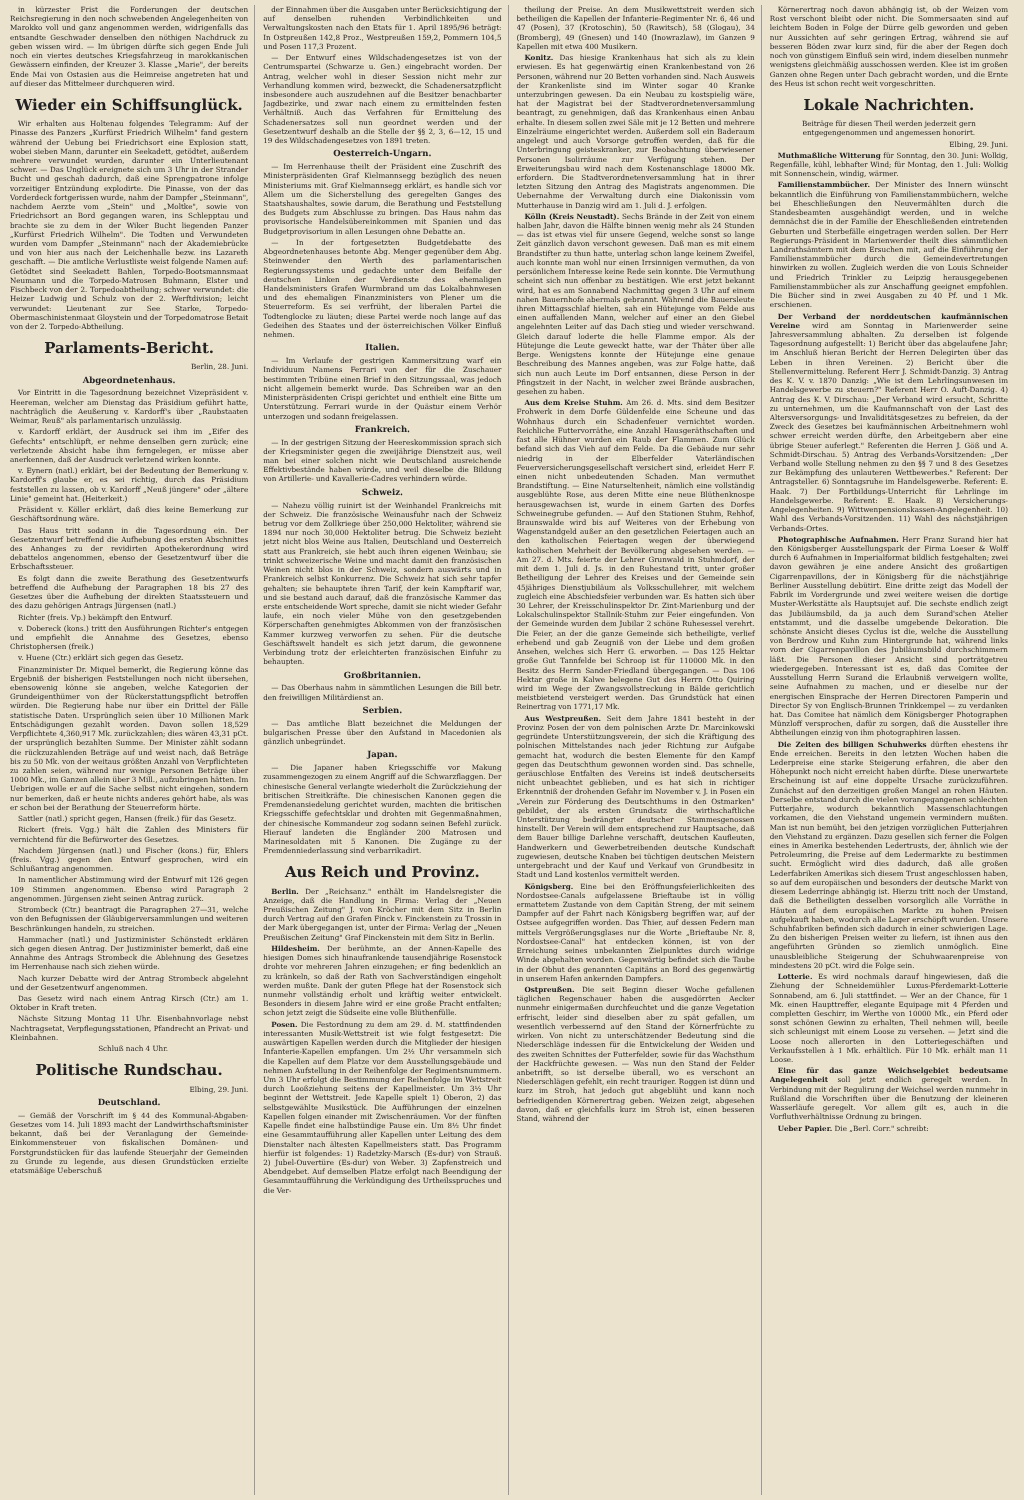in kürzester Frist die Forderungen der deutschen Reichsregierung in den noch schwebenden Angelegenheiten von Marokko voll und ganz angenommen werden, widrigenfalls das entsandte Geschwader denselben den nöthigen Nachdruck zu geben wissen wird. — Im übrigen dürfte sich gegen Ende Juli noch ein viertes deutsches Kriegsfahrzeug in marokkanischen Gewässern einfinden, der Kreuzer 3. Klasse „Marie", der bereits Ende Mai von Ostasien aus die Heimreise angetreten hat und auf dieser das Mittelmeer durchqueren wird.
Wieder ein Schiffsunglück.
Wir erhalten aus Holtenau folgendes Telegramm: Auf der Pinasse des Panzers „Kurfürst Friedrich Wilhelm" fand gestern während der Uebung bei Friedrichsort eine Explosion statt, wobei sieben Mann, darunter ein Seekadett, getödtet, außerdem mehrere verwundet wurden, darunter ein Unterlieutenant schwer. — Das Unglück ereignete sich um 3 Uhr in der Strander Bucht und geschah dadurch, daß eine Sprengpatrone infolge vorzeitiger Entzündung explodirte. Die Pinasse, von der das Vorderdeck fortgerissen wurde, nahm der Dampfer „Steinmann", nachdem Aerzte vom „Stein" und „Moltke", sowie von Friedrichsort an Bord gegangen waren, ins Schlepptau und brachte sie zu dem in der Wiker Bucht liegenden Panzer „Kurfürst Friedrich Wilhelm". Die Todten und Verwundeten wurden vom Dampfer „Steinmann" nach der Akademiebrücke und von hier aus nach der Leichenhalle bezw. ins Lazareth geschafft. — Die amtliche Verlustliste weist folgende Namen auf: Getödtet sind Seekadett Bahlen, Torpedo-Bootsmannsmaat Neumann und die Torpedo-Matrosen Buhmann, Elster und Fischbeck von der 2. Torpedoabtheilung; schwer verwundet: die Heizer Ludwig und Schulz von der 2. Werftdivision; leicht verwundet: Lieutenant zur See Starke, Torpedo-Obermaschinistenmaat Gloystein und der Torpedomatrose Betait von der 2. Torpedo-Abtheilung.
Parlaments-Bericht.
Berlin, 28. Juni.
Abgeordnetenhaus.
Vor Eintritt in die Tagesordnung bezeichnet Vizepräsident v. Heereman, welcher am Dienstag das Präsidium geführt hatte, nachträglich die Aeußerung v. Kardorff's über „Raubstaaten Weimar, Reuß" als parlamentarisch unzulässig.
v. Kardorff erklärt, der Ausdruck sei ihm im „Eifer des Gefechts" entschlüpft, er nehme denselben gern zurück; eine verletzende Absicht habe ihm ferngelegen, er müsse aber anerkennen, daß der Ausdruck verletzend wirken konnte.
v. Eynern (natl.) erklärt, bei der Bedeutung der Bemerkung v. Kardorff's glaube er, es sei richtig, durch das Präsidium feststellen zu lassen, ob v. Kardorff „Neuß jüngere" oder „ältere Linie" gemeint hat. (Heiterkeit.)
Präsident v. Köller erklärt, daß dies keine Bemerkung zur Geschäftsordnung wäre.
Das Haus tritt sodann in die Tagesordnung ein. Der Gesetzentwurf betreffend die Aufhebung des ersten Abschnittes des Anhanges zu der revidirten Apothekerordnung wird debattelos angenommen, ebenso der Gesetzentwurf über die Erbschaftssteuer.
Es folgt dann die zweite Berathung des Gesetzentwurfs betreffend die Aufhebung der Paragraphen 18 bis 27 des Gesetzes über die Aufhebung der direkten Staatssteuern und des dazu gehörigen Antrags Jürgensen (natl.)
Richter (freis. Vp.) bekämpft den Entwurf.
v. Dobereck (kons.) tritt den Ausführungen Richter's entgegen und empfiehlt die Annahme des Gesetzes, ebenso Christophersen (freik.)
v. Huene (Ctr.) erklärt sich gegen das Gesetz.
Finanzminister Dr. Miquel bemerkt, die Regierung könne das Ergebniß der bisherigen Feststellungen noch nicht übersehen, ebensowenig könne sie angeben, welche Kategorien der Grundeigenthümer von der Rückerstattungspflicht betroffen würden. Die Regierung habe nur über ein Drittel der Fälle statistische Daten. Ursprünglich seien über 10 Millionen Mark Entschädigungen gezahlt worden. Davon sollen 18,529 Verpflichtete 4,360,917 Mk. zurückzahlen; dies wären 43,31 pCt. der ursprünglich bezahlten Summe. Der Minister zählt sodann die rückzuzahlenden Beträge auf und weist nach, daß Beträge bis zu 50 Mk. von der weitaus größten Anzahl von Verpflichteten zu zahlen seien, während nur wenige Personen Beträge über 1000 Mk., im Ganzen allein über 3 Mill., aufzubringen hätten. Im Uebrigen wolle er auf die Sache selbst nicht eingehen, sondern nur bemerken, daß er heute nichts anderes gehört habe, als was er schon bei der Berathung der Steuerreform hörte.
Sattler (natl.) spricht gegen, Hansen (freik.) für das Gesetz.
Rickert (freis. Vgg.) hält die Zahlen des Ministers für vernichtend für die Befürworter des Gesetzes.
Nachdem Jürgensen (natl.) und Fischer (kons.) für, Ehlers (freis. Vgg.) gegen den Entwurf gesprochen, wird ein Schlußantrag angenommen.
In namentlicher Abstimmung wird der Entwurf mit 126 gegen 109 Stimmen angenommen. Ebenso wird Paragraph 2 angenommen. Jürgensen zieht seinen Antrag zurück.
Strombeck (Ctr.) beantragt die Paragraphen 27—31, welche von den Befugnissen der Gläubigerversammlungen und weiteren Beschränkungen handeln, zu streichen.
Hammacher (natl.) und Justizminister Schönstedt erklären sich gegen diesen Antrag. Der Justizminister bemerkt, daß eine Annahme des Antrags Strombeck die Ablehnung des Gesetzes im Herrenhause nach sich ziehen würde.
Nach kurzer Debatte wird der Antrag Strombeck abgelehnt und der Gesetzentwurf angenommen.
Das Gesetz wird nach einem Antrag Kirsch (Ctr.) am 1. Oktober in Kraft treten.
Nächste Sitzung Montag 11 Uhr. Eisenbahnvorlage nebst Nachtragsetat, Verpflegungsstationen, Pfandrecht an Privat- und Kleinbahnen.
Schluß nach 4 Uhr.
Politische Rundschau.
Elbing, 29. Juni.
Deutschland.
— Gemäß der Vorschrift im § 44 des Kommunal-Abgaben-Gesetzes vom 14. Juli 1893 macht der Landwirthschaftsminister bekannt, daß bei der Veranlagung der Gemeinde-Einkommensteuer von fiskalischen Domänen- und Forstgrundstücken für das laufende Steuerjahr der Gemeinden zu Grunde zu legende, aus diesen Grundstücken erzielte etatsmäßige Ueberschuß
der Einnahmen über die Ausgaben unter Berücksichtigung der auf denselben ruhenden Verbindlichkeiten und Verwaltungskosten nach den Etats für 1. April 1895/96 beträgt: In Ostpreußen 142,8 Proz., Westpreußen 159,2, Pommern 104,5 und Posen 117,3 Prozent.
— Der Entwurf eines Wildschadengesetzes ist von der Centrumspartei (Schwarze u. Gen.) eingebracht worden. Der Antrag, welcher wohl in dieser Session nicht mehr zur Verhandlung kommen wird, bezweckt, die Schadenersatzpflicht insbesondere auch auszudehnen auf die Besitzer benachbarter Jagdbezirke, und zwar nach einem zu ermittelnden festen Verhältniß. Auch das Verfahren für Ermittelung des Schadenersatzes soll nun geordnet werden und der Gesetzentwurf deshalb an die Stelle der §§ 2, 3, 6—12, 15 und 19 des Wildschadengesetzes von 1891 treten.
Oesterreich-Ungarn.
— Im Herrenhause theilt der Präsident eine Zuschrift des Ministerpräsidenten Graf Kielmannsegg bezüglich des neuen Ministeriums mit. Graf Kielmannsegg erklärt, es handle sich vor Allem um die Sicherstellung des geregelten Ganges des Staatshaushaltes, sowie darum, die Berathung und Feststellung des Budgets zum Abschlusse zu bringen. Das Haus nahm das provisorische Handelsübereinkommen mit Spanien und das Budgetprovisorium in allen Lesungen ohne Debatte an.
— In der fortgesetzten Budgetdebatte des Abgeordnetenhauses betonte Abg. Menger gegenüber dem Abg. Steinwender den Werth des parlamentarischen Regierungssystems und gedachte unter dem Beifalle der deutschen Linken der Verdienste des ehemaligen Handelsministers Grafen Wurmbrand um das Lokalbahnwesen und des ehemaligen Finanzministers von Plener um die Steuerreform. Es sei verfrüht, der liberalen Partei die Todtenglocke zu läuten; diese Partei werde noch lange auf das Gedeihen des Staates und der österreichischen Völker Einfluß nehmen.
Italien.
— Im Verlaufe der gestrigen Kammersitzung warf ein Individuum Namens Ferrari von der für die Zuschauer bestimmten Tribüne einen Brief in den Sitzungssaal, was jedoch nicht allgemein bemerkt wurde. Das Schreiben war an den Ministerpräsidenten Crispi gerichtet und enthielt eine Bitte um Unterstützung. Ferrari wurde in der Quästur einem Verhör unterzogen und sodann freigelassen.
Frankreich.
— In der gestrigen Sitzung der Heereskommission sprach sich der Kriegsminister gegen die zweijährige Dienstzeit aus, weil man bei einer solchen nicht wie Deutschland ausreichende Effektivbestände haben würde, und weil dieselbe die Bildung von Artillerie- und Kavallerie-Cadres verhindern würde.
Schweiz.
— Nahezu völlig ruinirt ist der Weinhandel Frankreichs mit der Schweiz. Die französische Weinausfuhr nach der Schweiz betrug vor dem Zollkriege über 250,000 Hektoliter, während sie 1894 nur noch 30,000 Hektoliter betrug. Die Schweiz bezieht jetzt nicht blos Weine aus Italien, Deutschland und Oesterreich statt aus Frankreich, sie hebt auch ihren eigenen Weinbau; sie trinkt schweizerische Weine und macht damit den französischen Weinen nicht blos in der Schweiz, sondern auswärts und in Frankreich selbst Konkurrenz. Die Schweiz hat sich sehr tapfer gehalten; sie behauptete ihren Tarif, der kein Kampftarif war, und sie bestand auch darauf, daß die französische Kammer das erste entscheidende Wort spreche, damit sie nicht wieder Gefahr laufe, ein noch vieler Mühe von den gesetzgebenden Körperschaften genehmigtes Abkommen von der französischen Kammer kurzweg verworfen zu sehen. Für die deutsche Geschäftswelt handelt es sich jetzt darum, die gewonnene Verbindung trotz der erleichterten französischen Einfuhr zu behaupten.
Großbritannien.
— Das Oberhaus nahm in sämmtlichen Lesungen die Bill betr. den freiwilligen Militärdienst an.
Serbien.
— Das amtliche Blatt bezeichnet die Meldungen der bulgarischen Presse über den Aufstand in Macedonien als gänzlich unbegründet.
Japan.
— Die Japaner haben Kriegsschiffe vor Makung zusammengezogen zu einem Angriff auf die Schwarzflaggen. Der chinesische General verlangte wiederholt die Zurückziehung der britischen Streitkräfte. Die chinesischen Kanonen gegen die Fremdenansiedelung gerichtet wurden, machten die britischen Kriegsschiffe gefechtsklar und drohten mit Gegenmaßnahmen, der chinesische Kommandeur zog sodann seinen Befehl zurück. Hierauf landeten die Engländer 200 Matrosen und Marinesoldaten mit 5 Kanonen. Die Zugänge zu der Fremdenniederlassung sind verbarrikadirt.
Aus Reich und Provinz.
Berlin. Der „Reichsanz." enthält im Handelsregister die Anzeige, daß die Handlung in Firma: Verlag der „Neuen Preußischen Zeitung" J. von Kröcher mit dem Sitz in Berlin durch Vertrag auf den Grafen Finck v. Finckenstein zu Trossin in der Mark übergegangen ist, unter der Firma: Verlag der „Neuen Preußischen Zeitung" Graf Finckenstein mit dem Sitz in Berlin.
Hildesheim. Der berühmte, an der Annen-Kapelle des hiesigen Domes sich hinaufrankende tausendjährige Rosenstock drohte vor mehreren Jahren einzugehen; er fing bedenklich an zu kränkeln, so daß der Rath von Sachverständigen eingeholt werden mußte. Dank der guten Pflege hat der Rosenstock sich nunmehr vollständig erholt und kräftig weiter entwickelt. Besonders in diesem Jahre wird er eine große Pracht entfalten; schon jetzt zeigt die Südseite eine volle Blüthenfülle.
Posen. Die Festordnung zu dem am 29. d. M. stattfindenden interessanten Musik-Wettstreit ist wie folgt festgesetzt: Die auswärtigen Kapellen werden durch die Mitglieder der hiesigen Infanterie-Kapellen empfangen. Um 2½ Uhr versammeln sich die Kapellen auf dem Platze vor dem Ausstellungsgebäude und nehmen Aufstellung in der Reihenfolge der Regimentsnummern. Um 3 Uhr erfolgt die Bestimmung der Reihenfolge im Wettstreit durch Looßziehung seitens der Kapellmeister. Um 3½ Uhr beginnt der Wettstreit. Jede Kapelle spielt 1) Oberon, 2) das selbstgewählte Musikstück. Die Aufführungen der einzelnen Kapellen folgen einander mit Zwischenräumen. Vor der fünften Kapelle findet eine halbstündige Pause ein. Um 8½ Uhr findet eine Gesammtaufführung aller Kapellen unter Leitung des dem Dienstalter nach ältesten Kapellmeisters statt. Das Programm hierfür ist folgendes: 1) Radetzky-Marsch (Es-dur) von Strauß. 2) Jubel-Ouvertüre (Es-dur) von Weber. 3) Zapfenstreich und Abendgebet. Auf demselben Platze erfolgt nach Beendigung der Gesammtaufführung die Verkündigung des Urtheilsspruches und die Ver-
theilung der Preise. An dem Musikwettstreit werden sich betheiligen die Kapellen der Infanterie-Regimenter Nr. 6, 46 und 47 (Posen), 37 (Krotoschin), 50 (Rawitsch), 58 (Glogau), 34 (Bromberg), 49 (Gnesen) und 140 (Inowrazlaw), im Ganzen 9 Kapellen mit etwa 400 Musikern.
Konitz. Das hiesige Krankenhaus hat sich als zu klein erwiesen. Es hat gegenwärtig einen Krankenbestand von 26 Personen, während nur 20 Betten vorhanden sind. Nach Ausweis der Krankenliste sind im Winter sogar 40 Kranke unterzubringen gewesen. Da ein Neubau zu kostspielig wäre, hat der Magistrat bei der Stadtverordnetenversammlung beantragt, zu genehmigen, daß das Krankenhaus einen Anbau erhalte. In diesem sollen zwei Säle mit je 12 Betten und mehrere Einzelräume eingerichtet werden. Außerdem soll ein Baderaum angelegt und auch Vorsorge getroffen werden, daß für die Unterbringung geisteskranker, zur Beobachtung überwiesener Personen Isolirräume zur Verfügung stehen. Der Erweiterungsbau wird nach dem Kostenanschlage 18000 Mk. erfordern. Die Stadtverordnetenversammlung hat in ihrer letzten Sitzung den Antrag des Magistrats angenommen. Die Uebernahme der Verwaltung durch eine Diakonissin vom Mutterhause in Danzig wird am 1. Juli d. J. erfolgen.
Kölln (Kreis Neustadt). Sechs Brände in der Zeit von einem halben Jahr, davon die Hälfte binnen wenig mehr als 24 Stunden — das ist etwas viel für unsere Gegend, welche sonst so lange Zeit gänzlich davon verschont gewesen. Daß man es mit einem Brandstifter zu thun hatte, unterlag schon lange keinem Zweifel, auch konnte man wohl nur einen Irrsinnigen vermuthen, da von persönlichem Interesse keine Rede sein konnte. Die Vermuthung scheint sich nun offenbar zu bestätigen. Wie erst jetzt bekannt wird, hat es am Sonnabend Nachmittag gegen 3 Uhr auf einem nahen Bauernhofe abermals gebrannt. Während die Bauersleute ihren Mittagsschlaf hielten, sah ein Hütejunge vom Felde aus einen auffallenden Mann, welcher auf einer an den Giebel angelehnten Leiter auf das Dach stieg und wieder verschwand. Gleich darauf loderte die helle Flamme empor. Als der Hütejunge die Leute geweckt hatte, war der Thäter über alle Berge. Wenigstens konnte der Hütejunge eine genaue Beschreibung des Mannes angeben, was zur Folge hatte, daß sich nun auch Leute im Dorf entsannen, diese Person in der Pfingstzeit in der Nacht, in welcher zwei Brände ausbrachen, gesehen zu haben.
Aus dem Kreise Stuhm. Am 26. d. Mts. sind dem Besitzer Frohwerk in dem Dorfe Güldenfelde eine Scheune und das Wohnhaus durch ein Schadenfeuer vernichtet worden. Reichliche Futtervorräthe, eine Anzahl Hausgeräthschaften und fast alle Hühner wurden ein Raub der Flammen. Zum Glück befand sich das Vieh auf dem Felde. Da die Gebäude nur sehr niedrig in der Elberfelder Vaterländischen Feuerversicherungsgesellschaft versichert sind, erleidet Herr F. einen nicht unbedeutenden Schaden. Man vermuthet Brandstiftung. — Eine Naturseltenheit, nämlich eine vollständig ausgeblühte Rose, aus deren Mitte eine neue Blüthenknospe herausgewachsen ist, wurde in einem Garten des Dorfes Schweinegrube gefunden. — Auf den Stationen Stuhm, Rehhof, Braunswalde wird bis auf Weiteres von der Erhebung von Wagenstandgeld außer an den gesetzlichen Feiertagen auch an den katholischen Feiertagen wegen der überwiegend katholischen Mehrheit der Bevölkerung abgesehen werden. — Am 27. d. Mts. feierte der Lehrer Grunwald in Stuhmdorf, der mit dem 1. Juli d. Js. in den Ruhestand tritt, unter großer Betheiligung der Lehrer des Kreises und der Gemeinde sein 45jähriges Dienstjubiläum als Volksschullehrer, mit welchem zugleich eine Abschiedsfeier verbunden war. Es hatten sich über 30 Lehrer, der Kreisschulinspektor Dr. Zint-Marienburg und der Lokalschulinspektor Stallnik-Stuhm zur Feier eingefunden. Von der Gemeinde wurden dem Jubilar 2 schöne Ruhesessel verehrt. Die Feier, an der die ganze Gemeinde sich betheiligte, verlief erhebend und gab Zeugniß von der Liebe und dem großen Ansehen, welches sich Herr G. erworben. — Das 125 Hektar große Gut Tannfelde bei Schroop ist für 110000 Mk. in den Besitz des Herrn Sander-Friedland übergegangen. — Das 106 Hektar große in Kalwe belegene Gut des Herrn Otto Quiring wird im Wege der Zwangsvollstreckung in Bälde gerichtlich meistbietend versteigert werden. Das Grundstück hat einen Reinertrag von 1771,17 Mk.
Aus Westpreußen. Seit dem Jahre 1841 besteht in der Provinz Posen der von dem polnischen Arzte Dr. Marcinkowski gegründete Unterstützungsverein, der sich die Kräftigung des polnischen Mittelstandes nach jeder Richtung zur Aufgabe gemacht hat, wodurch die besten Elemente für den Kampf gegen das Deutschthum gewonnen worden sind. Das schnelle, geräuschlose Entfalten des Vereins ist indeß deutscherseits nicht unbeachtet geblieben, und es hat sich in richtiger Erkenntniß der drohenden Gefahr im November v. J. in Posen ein „Verein zur Förderung des Deutschthums in den Ostmarken" gebildet, der als ersten Grundsatz die wirthschaftliche Unterstützung bedrängter deutscher Stammesgenossen hinstellt. Der Verein will dem entsprechend zur Hauptsache, daß dem Bauer billige Darlehne verschafft, deutschen Kaufleuten, Handwerkern und Gewerbetreibenden deutsche Kundschaft zugewiesen, deutsche Knaben bei tüchtigen deutschen Meistern untergebracht und der Kauf und Verkauf von Grundbesitz in Stadt und Land kostenlos vermittelt werden.
Königsberg. Eine bei den Eröffnungsfeierlichkeiten des Nordostsee-Canals aufgelassene Brieftaube ist in völlig ermattetem Zustande von dem Capitän Streng, der mit seinem Dampfer auf der Fahrt nach Königsberg begriffen war, auf der Ostsee aufgegriffen worden. Das Thier, auf dessen Federn man mittels Vergrößerungsglases nur die Worte „Brieftaube Nr. 8, Nordostsee-Canal" hat entdecken können, ist von der Erreichung seines unbekannten Zielpunktes durch widrige Winde abgehalten worden. Gegenwärtig befindet sich die Taube in der Obhut des genannten Capitäns an Bord des gegenwärtig in unserem Hafen ankernden Dampfers.
Ostpreußen. Die seit Beginn dieser Woche gefallenen täglichen Regenschauer haben die ausgedörrten Aecker nunmehr einigermaßen durchfeuchtet und die ganze Vegetation erfrischt, leider sind dieselben aber zu spät gefallen, um wesentlich verbessernd auf den Stand der Körnerfrüchte zu wirken. Von nicht zu unterschätzender Bedeutung sind die Niederschläge indessen für die Entwickelung der Weiden und des zweiten Schnittes der Futterfelder, sowie für das Wachsthum der Hackfrüchte gewesen. — Was nun den Stand der Felder anbetrifft, so ist derselbe überall, wo es verschont an Niederschlägen gefehlt, ein recht trauriger. Roggen ist dünn und kurz im Stroh, hat jedoch gut abgeblüht und kann noch befriedigenden Körnerertrag geben. Weizen zeigt, abgesehen davon, daß er gleichfalls kurz im Stroh ist, einen besseren Stand, während der
Körnerertrag noch davon abhängig ist, ob der Weizen vom Rost verschont bleibt oder nicht. Die Sommersaaten sind auf leichtem Boden in Folge der Dürre gelb geworden und geben nur Aussichten auf sehr geringen Ertrag, während sie auf besseren Böden zwar kurz sind, für die aber der Regen doch noch von günstigem Einfluß sein wird, indem dieselben nunmehr wenigstens gleichmäßig ausschossen werden. Klee ist im großen Ganzen ohne Regen unter Dach gebracht worden, und die Ernte des Heus ist schon recht weit vorgeschritten.
Lokale Nachrichten.
Beiträge für diesen Theil werden jederzeit gern entgegengenommen und angemessen honorirt.
Elbing, 29. Juni.
Muthmaßliche Witterung für Sonntag, den 30. Juni: Wolkig, Regenfälle, kühl, lebhafter Wind; für Montag, den 1. Juli: Wolkig mit Sonnenschein, windig, wärmer.
Familienstammbücher. Der Minister des Innern wünscht bekanntlich die Einführung von Familienstammbüchern, welche bei Eheschließungen den Neuvermählten durch die Standesbeamten ausgehändigt werden, und in welche demnächst die in der Familie der Eheschließenden eintretenden Geburten und Sterbefälle eingetragen werden sollen. Der Herr Regierungs-Präsident in Marienwerder theilt dies sämmtlichen Landrathsämtern mit dem Ersuchen mit, auf die Einführung der Familienstammbücher durch die Gemeindevertretungen hinwirken zu wollen. Zugleich werden die von Louis Schneider und Friedrich Trinkler zu Leipzig herausgegebenen Familienstammbücher als zur Anschaffung geeignet empfohlen. Die Bücher sind in zwei Ausgaben zu 40 Pf. und 1 Mk. erschienen.
Der Verband der norddeutschen kaufmännischen Vereine wird am Sonntag in Marienwerder seine Jahresversammlung abhalten. Zu derselben ist folgende Tagesordnung aufgestellt: 1) Bericht über das abgelaufene Jahr; im Anschluß hieran Bericht der Herren Delegirten über das Leben in ihren Vereinen. 2) Bericht über die Stellenvermittelung. Referent Herr J. Schmidt-Danzig. 3) Antrag des K. V. v. 1870 Danzig: „Wie ist dem Lehrlingsunwesen im Handelsgewerbe zu steuern?" Referent Herr O. Auft-Danzig. 4) Antrag des K. V. Dirschau: „Der Verband wird ersucht, Schritte zu unternehmen, um die Kaufmannschaft von der Last des Altersversorgungs- und Invaliditätsgesetzes zu befreien, da der Zweck des Gesetzes bei kaufmännischen Arbeitnehmern wohl schwer erreicht werden dürfte, den Arbeitgebern aber eine übrige Steuer auferlegt." Referenten die Herren J. Göß und A. Schmidt-Dirschau. 5) Antrag des Verbands-Vorsitzenden: „Der Verband wolle Stellung nehmen zu den §§ 7 und 8 des Gesetzes zur Bekämpfung des unlauteren Wettbewerbes." Referent: Der Antragsteller. 6) Sonntagsruhe im Handelsgewerbe. Referent: E. Haak. 7) Der Fortbildungs-Unterricht für Lehrlinge im Handelsgewerbe. Referent: E. Haak. 8) Versicherungs-Angelegenheiten. 9) Wittwenpensionskassen-Angelegenheit. 10) Wahl des Verbands-Vorsitzenden. 11) Wahl des nächstjährigen Verbands-Ortes.
Photographische Aufnahmen. Herr Franz Surand hier hat den Königsberger Ausstellungspark der Firma Loeser & Wolff durch 6 Aufnahmen in Imperialformat bildlich festgehalten; zwei davon gewähren je eine andere Ansicht des großartigen Cigarrenpavillons, der in Königsberg für die nächstjährige Berliner Ausstellung debütirt. Eine dritte zeigt das Modell der Fabrik im Vordergrunde und zwei weitere weisen die dortige Muster-Werkstätte als Hauptsujet auf. Die sechste endlich zeigt das Jubiläumsbild, da ja auch dem Surand'schen Atelier entstammt, und die dasselbe umgebende Dekoration. Die schönste Ansicht dieses Cyclus ist die, welche die Ausstellung von Berdrow und Kuhn zum Hintergrunde hat, während links vorn der Cigarrenpavillon des Jubiläumsbild durchschimmern läßt. Die Personen dieser Ansicht sind porträtgetreu wiedergegeben. Interessant ist es, daß das Comitee der Ausstellung Herrn Surand die Erlaubniß verweigern wollte, seine Aufnahmen zu machen, und er dieselbe nur der energischen Einsprache der Herren Directoren Pamperin und Director Sy von Englisch-Brunnen Trinkkempel — zu verdanken hat. Das Comitee hat nämlich dem Königsberger Photographen Münzloff versprochen, dafür zu sorgen, daß die Aussteller ihre Abtheilungen einzig von ihm photographiren lassen.
Die Zeiten des billigen Schuhwerks dürften ehestens ihr Ende erreichen. Bereits in den letzten Wochen haben die Lederpreise eine starke Steigerung erfahren, die aber den Höhepunkt noch nicht erreicht haben dürfte. Diese unerwartete Erscheinung ist auf eine doppelte Ursache zurückzuführen. Zunächst auf den derzeitigen großen Mangel an rohen Häuten. Derselbe entstand durch die vielen vorangegangenen schlechten Futterjahre, wodurch bekanntlich Massenschlachtungen vorkamen, die den Viehstand ungemein vermindern mußten. Man ist nun bemüht, bei den jetzigen vorzüglichen Futterjahren den Viehstand zu ergänzen. Dazu gesellen sich ferner die Folgen eines in Amerika bestehenden Ledertrusts, der, ähnlich wie der Petroleumring, die Preise auf dem Ledermarkte zu bestimmen sucht. Ermöglicht wird dies dadurch, daß alle großen Lederfabriken Amerikas sich diesem Trust angeschlossen haben, so auf dem europäischen und besonders der deutsche Markt von diesem Lederringe abhängig ist. Hierzu tritt noch der Umstand, daß die Betheiligten desselben vorsorglich alle Vorräthe in Häuten auf dem europäischen Markte zu hohen Preisen aufgekauft haben, wodurch alle Lager erschöpft wurden. Unsere Schuhfabriken befinden sich dadurch in einer schwierigen Lage. Zu den bisherigen Preisen weiter zu liefern, ist ihnen aus den angeführten Gründen so ziemlich unmöglich. Eine unausbleibliche Steigerung der Schuhwaarenpreise von mindestens 20 pCt. wird die Folge sein.
Lotterie. Es wird nochmals darauf hingewiesen, daß die Ziehung der Schneidemühler Luxus-Pferdemarkt-Lotterie Sonnabend, am 6. Juli stattfindet. — Wer an der Chance, für 1 Mk. einen Haupttreffer, elegante Equipage mit 4 Pferden und completten Geschirr, im Werthe von 10000 Mk., ein Pferd oder sonst schönen Gewinn zu erhalten, Theil nehmen will, beeile sich schleunigst mit einem Loose zu versehen. — Jetzt sind die Loose noch allerorten in den Lotteriegeschäften und Verkaufsstellen à 1 Mk. erhältlich. Für 10 Mk. erhält man 11 Loose.
Eine für das ganze Weichselgebiet bedeutsame Angelegenheit soll jetzt endlich geregelt werden. In Verbindung mit der Regulirung der Weichsel werden nunmehr in Rußland die Vorschriften über die Benutzung der kleineren Wasserläufe geregelt. Vor allem gilt es, auch in die Vorfluthverhältnisse Ordnung zu bringen.
Ueber Papier. Die „Berl. Corr." schreibt: